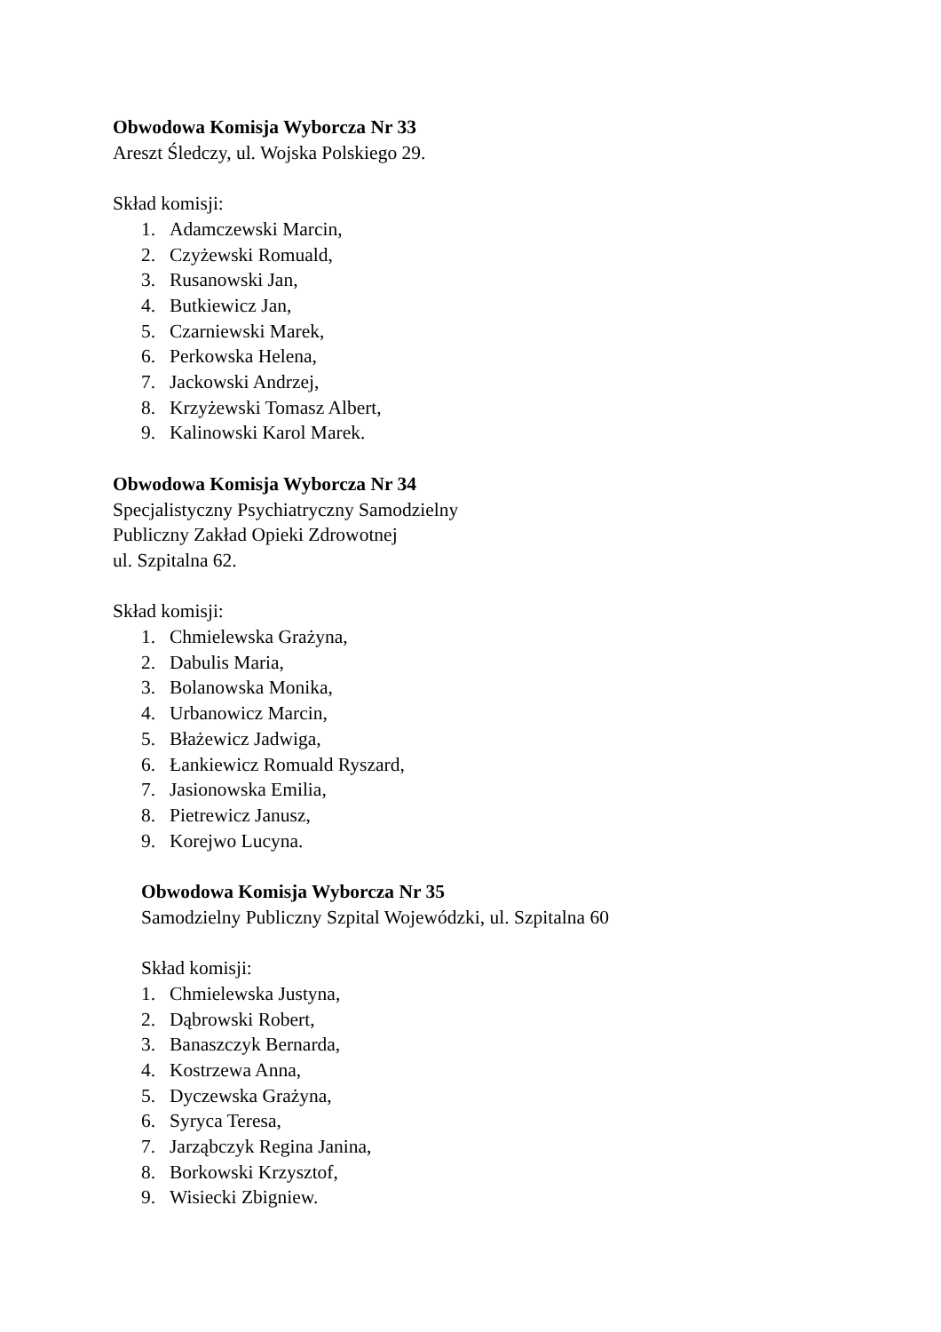Obwodowa Komisja Wyborcza Nr 33
Areszt Śledczy, ul. Wojska Polskiego 29.
Skład komisji:
1. Adamczewski Marcin,
2. Czyżewski Romuald,
3. Rusanowski Jan,
4. Butkiewicz Jan,
5. Czarniewski Marek,
6. Perkowska Helena,
7. Jackowski Andrzej,
8. Krzyżewski Tomasz Albert,
9. Kalinowski Karol Marek.
Obwodowa Komisja Wyborcza Nr 34
Specjalistyczny Psychiatryczny Samodzielny
Publiczny Zakład Opieki Zdrowotnej
ul. Szpitalna 62.
Skład komisji:
1. Chmielewska Grażyna,
2. Dabulis Maria,
3. Bolanowska Monika,
4. Urbanowicz Marcin,
5. Błażewicz Jadwiga,
6. Łankiewicz Romuald Ryszard,
7. Jasionowska Emilia,
8. Pietrewicz Janusz,
9. Korejwo Lucyna.
Obwodowa Komisja Wyborcza Nr 35
Samodzielny Publiczny Szpital Wojewódzki, ul. Szpitalna 60
Skład komisji:
1. Chmielewska Justyna,
2. Dąbrowski Robert,
3. Banaszczyk Bernarda,
4. Kostrzewa Anna,
5. Dyczewska Grażyna,
6. Syryca Teresa,
7. Jarząbczyk Regina Janina,
8. Borkowski Krzysztof,
9. Wisiecki Zbigniew.